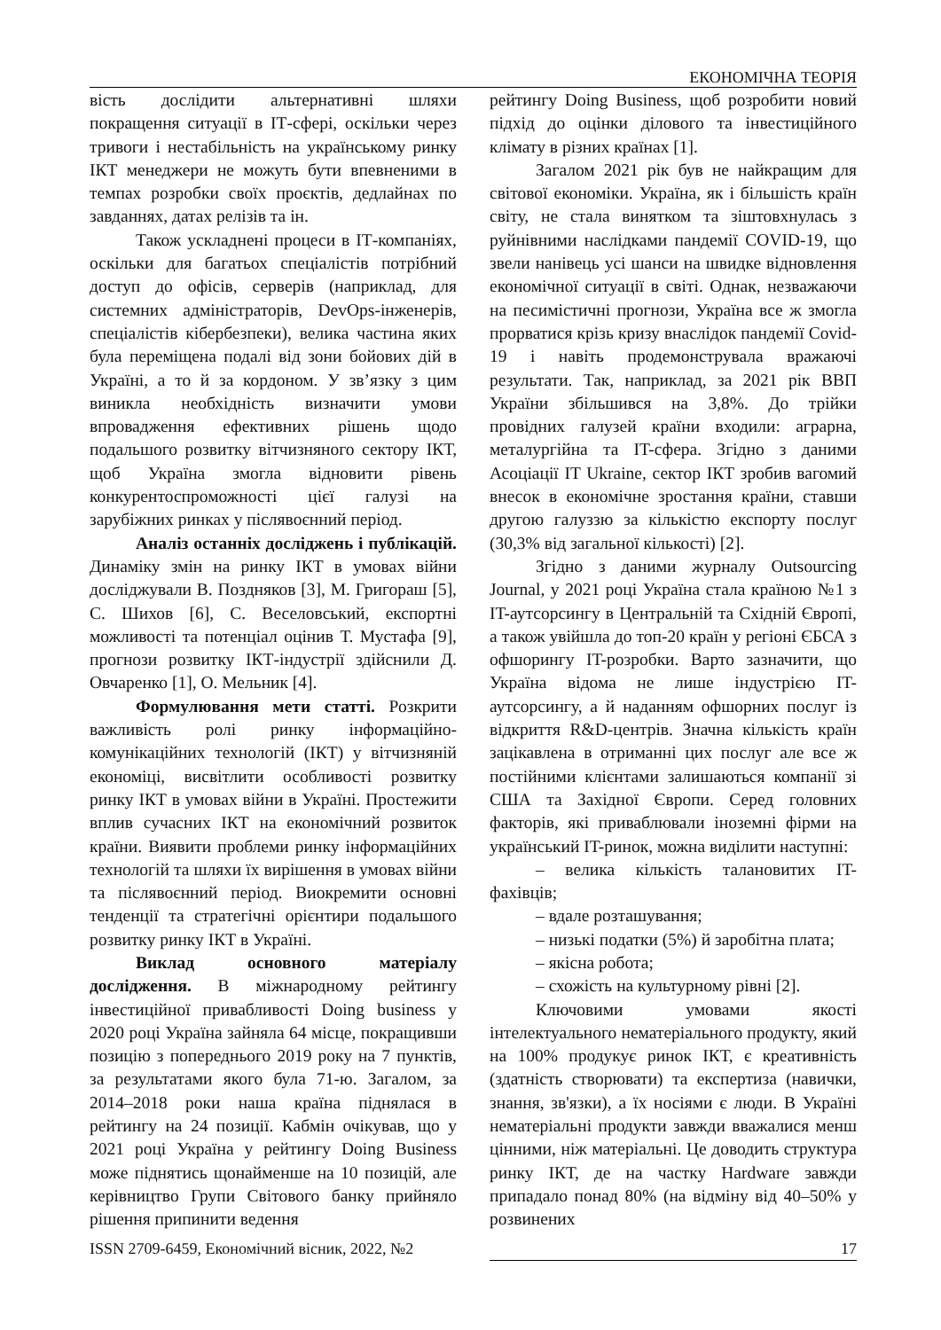ЕКОНОМІЧНА ТЕОРІЯ
вість дослідити альтернативні шляхи покращення ситуації в ІТ-сфері, оскільки через тривоги і нестабільність на українському ринку ІКТ менеджери не можуть бути впевненими в темпах розробки своїх проєктів, дедлайнах по завданнях, датах релізів та ін.
Також ускладнені процеси в ІТ-компаніях, оскільки для багатьох спеціалістів потрібний доступ до офісів, серверів (наприклад, для системних адміністраторів, DevOps-інженерів, спеціалістів кібербезпеки), велика частина яких була переміщена подалі від зони бойових дій в Україні, а то й за кордоном. У зв’язку з цим виникла необхідність визначити умови впровадження ефективних рішень щодо подальшого розвитку вітчизняного сектору ІКТ, щоб Україна змогла відновити рівень конкурентоспроможності цієї галузі на зарубіжних ринках у післявоєнний період.
Аналіз останніх досліджень і публікацій. Динаміку змін на ринку ІКТ в умовах війни досліджували В. Поздняков [3], М. Григораш [5], С. Шихов [6], С. Веселовський, експортні можливості та потенціал оцінив Т. Мустафа [9], прогнози розвитку ІКТ-індустрії здійснили Д. Овчаренко [1], О. Мельник [4].
Формулювання мети статті. Розкрити важливість ролі ринку інформаційно-комунікаційних технологій (ІКТ) у вітчизняній економіці, висвітлити особливості розвитку ринку ІКТ в умовах війни в Україні. Простежити вплив сучасних ІКТ на економічний розвиток країни. Виявити проблеми ринку інформаційних технологій та шляхи їх вирішення в умовах війни та післявоєнний період. Виокремити основні тенденції та стратегічні орієнтири подальшого розвитку ринку ІКТ в Україні.
Виклад основного матеріалу дослідження. В міжнародному рейтингу інвестиційної привабливості Doing business у 2020 році Україна зайняла 64 місце, покращивши позицію з попереднього 2019 року на 7 пунктів, за результатами якого була 71-ю. Загалом, за 2014–2018 роки наша країна піднялася в рейтингу на 24 позиції. Кабмін очікував, що у 2021 році Україна у рейтингу Doing Business може піднятись щонайменше на 10 позицій, але керівництво Групи Світового банку прийняло рішення припинити ведення
рейтингу Doing Business, щоб розробити новий підхід до оцінки ділового та інвестиційного клімату в різних країнах [1].
Загалом 2021 рік був не найкращим для світової економіки. Україна, як і більшість країн світу, не стала винятком та зіштовхнулась з руйнівними наслідками пандемії COVID-19, що звели нанівець усі шанси на швидке відновлення економічної ситуації в світі. Однак, незважаючи на песимістичні прогнози, Україна все ж змогла прорватися крізь кризу внаслідок пандемії Covid-19 і навіть продемонструвала вражаючі результати. Так, наприклад, за 2021 рік ВВП України збільшився на 3,8%. До трійки провідних галузей країни входили: аграрна, металургійна та IT-сфера. Згідно з даними Асоціації IT Ukraine, сектор ІКТ зробив вагомий внесок в економічне зростання країни, ставши другою галуззю за кількістю експорту послуг (30,3% від загальної кількості) [2].
Згідно з даними журналу Outsourcing Journal, у 2021 році Україна стала країною №1 з IT-аутсорсингу в Центральній та Східній Європі, а також увійшла до топ-20 країн у регіоні ЄБСА з офшорингу IT-розробки. Варто зазначити, що Україна відома не лише індустрією IT-аутсорсингу, а й наданням офшорних послуг із відкриття R&D-центрів. Значна кількість країн зацікавлена в отриманні цих послуг але все ж постійними клієнтами залишаються компанії зі США та Західної Європи. Серед головних факторів, які приваблювали іноземні фірми на український IT-ринок, можна виділити наступні:
– велика кількість талановитих IT-фахівців;
– вдале розташування;
– низькі податки (5%) й заробітна плата;
– якісна робота;
– схожість на культурному рівні [2].
Ключовими умовами якості інтелектуального нематеріального продукту, який на 100% продукує ринок ІКТ, є креативність (здатність створювати) та експертиза (навички, знання, зв'язки), а їх носіями є люди. В Україні нематеріальні продукти завжди вважалися менш цінними, ніж матеріальні. Це доводить структура ринку ІКТ, де на частку Hardware завжди припадало понад 80% (на відміну від 40–50% у розвинених
ISSN 2709-6459, Економічний вісник, 2022, №2 17